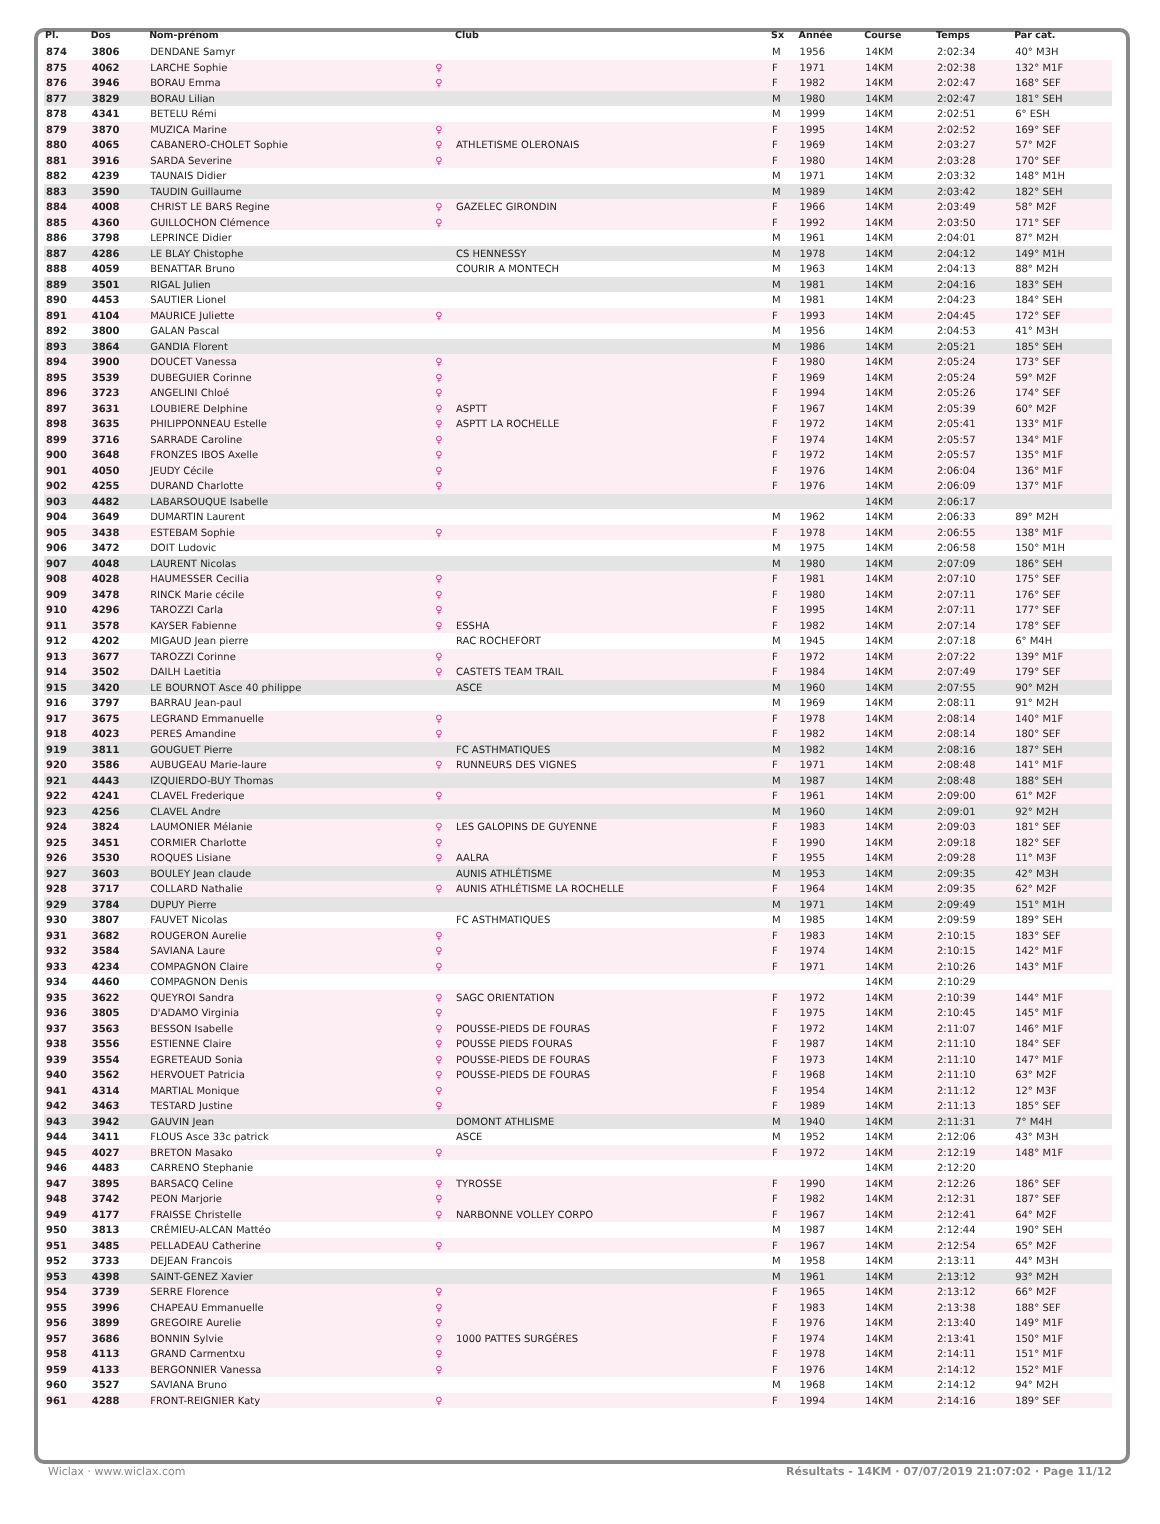| Pl. | Dos | Nom-prénom | | Club | Sx | Année | Course | Temps | Par cat. |
| --- | --- | --- | --- | --- | --- | --- | --- | --- | --- |
| 874 | 3806 | DENDANE Samyr | | | M | 1956 | 14KM | 2:02:34 | 40° M3H |
| 875 | 4062 | LARCHE Sophie | ♀ | | F | 1971 | 14KM | 2:02:38 | 132° M1F |
| 876 | 3946 | BORAU Emma | ♀ | | F | 1982 | 14KM | 2:02:47 | 168° SEF |
| 877 | 3829 | BORAU Lilian | | | M | 1980 | 14KM | 2:02:47 | 181° SEH |
| 878 | 4341 | BETELU Rémi | | | M | 1999 | 14KM | 2:02:51 | 6° ESH |
| 879 | 3870 | MUZICA Marine | ♀ | | F | 1995 | 14KM | 2:02:52 | 169° SEF |
| 880 | 4065 | CABANERO-CHOLET Sophie | ♀ | ATHLETISME OLERONAIS | F | 1969 | 14KM | 2:03:27 | 57° M2F |
| 881 | 3916 | SARDA Severine | ♀ | | F | 1980 | 14KM | 2:03:28 | 170° SEF |
| 882 | 4239 | TAUNAIS Didier | | | M | 1971 | 14KM | 2:03:32 | 148° M1H |
| 883 | 3590 | TAUDIN Guillaume | | | M | 1989 | 14KM | 2:03:42 | 182° SEH |
| 884 | 4008 | CHRIST LE BARS Regine | ♀ | GAZELEC GIRONDIN | F | 1966 | 14KM | 2:03:49 | 58° M2F |
| 885 | 4360 | GUILLOCHON Clémence | ♀ | | F | 1992 | 14KM | 2:03:50 | 171° SEF |
| 886 | 3798 | LEPRINCE Didier | | | M | 1961 | 14KM | 2:04:01 | 87° M2H |
| 887 | 4286 | LE BLAY Chistophe | | CS HENNESSY | M | 1978 | 14KM | 2:04:12 | 149° M1H |
| 888 | 4059 | BENATTAR Bruno | | COURIR A MONTECH | M | 1963 | 14KM | 2:04:13 | 88° M2H |
| 889 | 3501 | RIGAL Julien | | | M | 1981 | 14KM | 2:04:16 | 183° SEH |
| 890 | 4453 | SAUTIER Lionel | | | M | 1981 | 14KM | 2:04:23 | 184° SEH |
| 891 | 4104 | MAURICE Juliette | ♀ | | F | 1993 | 14KM | 2:04:45 | 172° SEF |
| 892 | 3800 | GALAN Pascal | | | M | 1956 | 14KM | 2:04:53 | 41° M3H |
| 893 | 3864 | GANDIA Florent | | | M | 1986 | 14KM | 2:05:21 | 185° SEH |
| 894 | 3900 | DOUCET Vanessa | ♀ | | F | 1980 | 14KM | 2:05:24 | 173° SEF |
| 895 | 3539 | DUBEGUIER Corinne | ♀ | | F | 1969 | 14KM | 2:05:24 | 59° M2F |
| 896 | 3723 | ANGELINI Chloé | ♀ | | F | 1994 | 14KM | 2:05:26 | 174° SEF |
| 897 | 3631 | LOUBIERE Delphine | ♀ | ASPTT | F | 1967 | 14KM | 2:05:39 | 60° M2F |
| 898 | 3635 | PHILIPPONNEAU Estelle | ♀ | ASPTT LA ROCHELLE | F | 1972 | 14KM | 2:05:41 | 133° M1F |
| 899 | 3716 | SARRADE Caroline | ♀ | | F | 1974 | 14KM | 2:05:57 | 134° M1F |
| 900 | 3648 | FRONZES IBOS Axelle | ♀ | | F | 1972 | 14KM | 2:05:57 | 135° M1F |
| 901 | 4050 | JEUDY Cécile | ♀ | | F | 1976 | 14KM | 2:06:04 | 136° M1F |
| 902 | 4255 | DURAND Charlotte | ♀ | | F | 1976 | 14KM | 2:06:09 | 137° M1F |
| 903 | 4482 | LABARSOUQUE Isabelle | | | | | 14KM | 2:06:17 | |
| 904 | 3649 | DUMARTIN Laurent | | | M | 1962 | 14KM | 2:06:33 | 89° M2H |
| 905 | 3438 | ESTEBAM Sophie | ♀ | | F | 1978 | 14KM | 2:06:55 | 138° M1F |
| 906 | 3472 | DOIT Ludovic | | | M | 1975 | 14KM | 2:06:58 | 150° M1H |
| 907 | 4048 | LAURENT Nicolas | | | M | 1980 | 14KM | 2:07:09 | 186° SEH |
| 908 | 4028 | HAUMESSER Cecilia | ♀ | | F | 1981 | 14KM | 2:07:10 | 175° SEF |
| 909 | 3478 | RINCK Marie cécile | ♀ | | F | 1980 | 14KM | 2:07:11 | 176° SEF |
| 910 | 4296 | TAROZZI Carla | ♀ | | F | 1995 | 14KM | 2:07:11 | 177° SEF |
| 911 | 3578 | KAYSER Fabienne | ♀ | ESSHA | F | 1982 | 14KM | 2:07:14 | 178° SEF |
| 912 | 4202 | MIGAUD Jean pierre | | RAC ROCHEFORT | M | 1945 | 14KM | 2:07:18 | 6° M4H |
| 913 | 3677 | TAROZZI Corinne | ♀ | | F | 1972 | 14KM | 2:07:22 | 139° M1F |
| 914 | 3502 | DAILH Laetitia | ♀ | CASTETS TEAM TRAIL | F | 1984 | 14KM | 2:07:49 | 179° SEF |
| 915 | 3420 | LE BOURNOT Asce 40 philippe | | ASCE | M | 1960 | 14KM | 2:07:55 | 90° M2H |
| 916 | 3797 | BARRAU Jean-paul | | | M | 1969 | 14KM | 2:08:11 | 91° M2H |
| 917 | 3675 | LEGRAND Emmanuelle | ♀ | | F | 1978 | 14KM | 2:08:14 | 140° M1F |
| 918 | 4023 | PERES Amandine | ♀ | | F | 1982 | 14KM | 2:08:14 | 180° SEF |
| 919 | 3811 | GOUGUET Pierre | | FC ASTHMATIQUES | M | 1982 | 14KM | 2:08:16 | 187° SEH |
| 920 | 3586 | AUBUGEAU Marie-laure | ♀ | RUNNEURS DES VIGNES | F | 1971 | 14KM | 2:08:48 | 141° M1F |
| 921 | 4443 | IZQUIERDO-BUY Thomas | | | M | 1987 | 14KM | 2:08:48 | 188° SEH |
| 922 | 4241 | CLAVEL Frederique | ♀ | | F | 1961 | 14KM | 2:09:00 | 61° M2F |
| 923 | 4256 | CLAVEL Andre | | | M | 1960 | 14KM | 2:09:01 | 92° M2H |
| 924 | 3824 | LAUMONIER Mélanie | ♀ | LES GALOPINS DE GUYENNE | F | 1983 | 14KM | 2:09:03 | 181° SEF |
| 925 | 3451 | CORMIER Charlotte | ♀ | | F | 1990 | 14KM | 2:09:18 | 182° SEF |
| 926 | 3530 | ROQUES Lisiane | ♀ | AALRA | F | 1955 | 14KM | 2:09:28 | 11° M3F |
| 927 | 3603 | BOULEY Jean claude | | AUNIS ATHLÉTISME | M | 1953 | 14KM | 2:09:35 | 42° M3H |
| 928 | 3717 | COLLARD Nathalie | ♀ | AUNIS ATHLÉTISME LA ROCHELLE | F | 1964 | 14KM | 2:09:35 | 62° M2F |
| 929 | 3784 | DUPUY Pierre | | | M | 1971 | 14KM | 2:09:49 | 151° M1H |
| 930 | 3807 | FAUVET Nicolas | | FC ASTHMATIQUES | M | 1985 | 14KM | 2:09:59 | 189° SEH |
| 931 | 3682 | ROUGERON Aurelie | ♀ | | F | 1983 | 14KM | 2:10:15 | 183° SEF |
| 932 | 3584 | SAVIANA Laure | ♀ | | F | 1974 | 14KM | 2:10:15 | 142° M1F |
| 933 | 4234 | COMPAGNON Claire | ♀ | | F | 1971 | 14KM | 2:10:26 | 143° M1F |
| 934 | 4460 | COMPAGNON Denis | | | | | 14KM | 2:10:29 | |
| 935 | 3622 | QUEYROI Sandra | ♀ | SAGC ORIENTATION | F | 1972 | 14KM | 2:10:39 | 144° M1F |
| 936 | 3805 | D'ADAMO Virginia | ♀ | | F | 1975 | 14KM | 2:10:45 | 145° M1F |
| 937 | 3563 | BESSON Isabelle | ♀ | POUSSE-PIEDS DE FOURAS | F | 1972 | 14KM | 2:11:07 | 146° M1F |
| 938 | 3556 | ESTIENNE Claire | ♀ | POUSSE PIEDS FOURAS | F | 1987 | 14KM | 2:11:10 | 184° SEF |
| 939 | 3554 | EGRETEAUD Sonia | ♀ | POUSSE-PIEDS DE FOURAS | F | 1973 | 14KM | 2:11:10 | 147° M1F |
| 940 | 3562 | HERVOUET Patricia | ♀ | POUSSE-PIEDS DE FOURAS | F | 1968 | 14KM | 2:11:10 | 63° M2F |
| 941 | 4314 | MARTIAL Monique | ♀ | | F | 1954 | 14KM | 2:11:12 | 12° M3F |
| 942 | 3463 | TESTARD Justine | ♀ | | F | 1989 | 14KM | 2:11:13 | 185° SEF |
| 943 | 3942 | GAUVIN Jean | | DOMONT ATHLISME | M | 1940 | 14KM | 2:11:31 | 7° M4H |
| 944 | 3411 | FLOUS Asce 33c patrick | | ASCE | M | 1952 | 14KM | 2:12:06 | 43° M3H |
| 945 | 4027 | BRETON Masako | ♀ | | F | 1972 | 14KM | 2:12:19 | 148° M1F |
| 946 | 4483 | CARRENO Stephanie | | | | | 14KM | 2:12:20 | |
| 947 | 3895 | BARSACQ Celine | ♀ | TYROSSE | F | 1990 | 14KM | 2:12:26 | 186° SEF |
| 948 | 3742 | PEON Marjorie | ♀ | | F | 1982 | 14KM | 2:12:31 | 187° SEF |
| 949 | 4177 | FRAISSE Christelle | ♀ | NARBONNE VOLLEY CORPO | F | 1967 | 14KM | 2:12:41 | 64° M2F |
| 950 | 3813 | CRÉMIEU-ALCAN Mattéo | | | M | 1987 | 14KM | 2:12:44 | 190° SEH |
| 951 | 3485 | PELLADEAU Catherine | ♀ | | F | 1967 | 14KM | 2:12:54 | 65° M2F |
| 952 | 3733 | DEJEAN Francois | | | M | 1958 | 14KM | 2:13:11 | 44° M3H |
| 953 | 4398 | SAINT-GENEZ Xavier | | | M | 1961 | 14KM | 2:13:12 | 93° M2H |
| 954 | 3739 | SERRE Florence | ♀ | | F | 1965 | 14KM | 2:13:12 | 66° M2F |
| 955 | 3996 | CHAPEAU Emmanuelle | ♀ | | F | 1983 | 14KM | 2:13:38 | 188° SEF |
| 956 | 3899 | GREGOIRE Aurelie | ♀ | | F | 1976 | 14KM | 2:13:40 | 149° M1F |
| 957 | 3686 | BONNIN Sylvie | ♀ | 1000 PATTES SURGÉRES | F | 1974 | 14KM | 2:13:41 | 150° M1F |
| 958 | 4113 | GRAND Carmentxu | ♀ | | F | 1978 | 14KM | 2:14:11 | 151° M1F |
| 959 | 4133 | BERGONNIER Vanessa | ♀ | | F | 1976 | 14KM | 2:14:12 | 152° M1F |
| 960 | 3527 | SAVIANA Bruno | | | M | 1968 | 14KM | 2:14:12 | 94° M2H |
| 961 | 4288 | FRONT-REIGNIER Katy | ♀ | | F | 1994 | 14KM | 2:14:16 | 189° SEF |
Wiclax · www.wiclax.com Résultats - 14KM · 07/07/2019 21:07:02 · Page 11/12